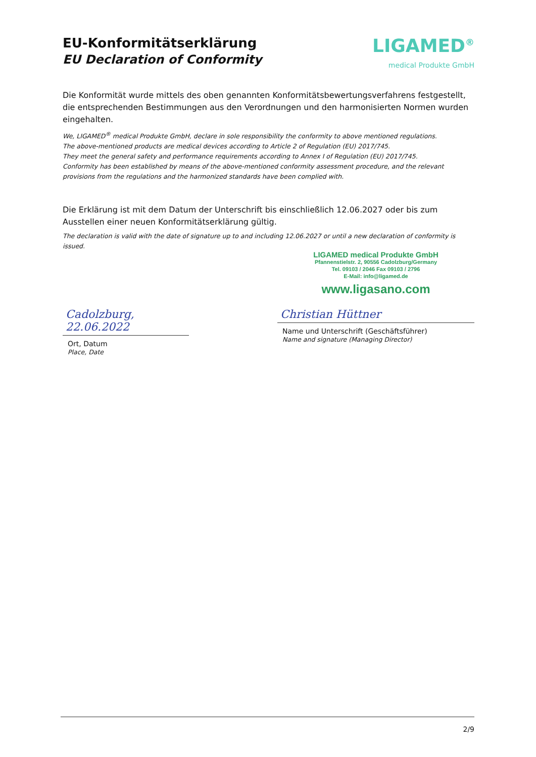EU-Konformitätserklärung
EU Declaration of Conformity
LIGAMED<sup>®</sup>
medical Produkte GmbH
Die Konformität wurde mittels des oben genannten Konformitätsbewertungsverfahrens festgestellt, die entsprechenden Bestimmungen aus den Verordnungen und den harmonisierten Normen wurden eingehalten.
We, LIGAMED<sup>®</sup> medical Produkte GmbH, declare in sole responsibility the conformity to above mentioned regulations.
The above-mentioned products are medical devices according to Article 2 of Regulation (EU) 2017/745.
They meet the general safety and performance requirements according to Annex I of Regulation (EU) 2017/745.
Conformity has been established by means of the above-mentioned conformity assessment procedure, and the relevant provisions from the regulations and the harmonized standards have been complied with.
Die Erklärung ist mit dem Datum der Unterschrift bis einschließlich 12.06.2027 oder bis zum Ausstellen einer neuen Konformitätserklärung gültig.
The declaration is valid with the date of signature up to and including 12.06.2027 or until a new declaration of conformity is issued.
LIGAMED medical Produkte GmbH
Pfannenstielstr. 2, 90556 Cadolzburg/Germany
Tel. 09103 / 2046 Fax 09103 / 2796
E-Mail: info@ligamed.de
www.ligasano.com
Cadolzburg, 22.06.2022
Ort, Datum
Place, Date
Christian Hüttner
Name und Unterschrift (Geschäftsführer)
Name and signature (Managing Director)
2/9